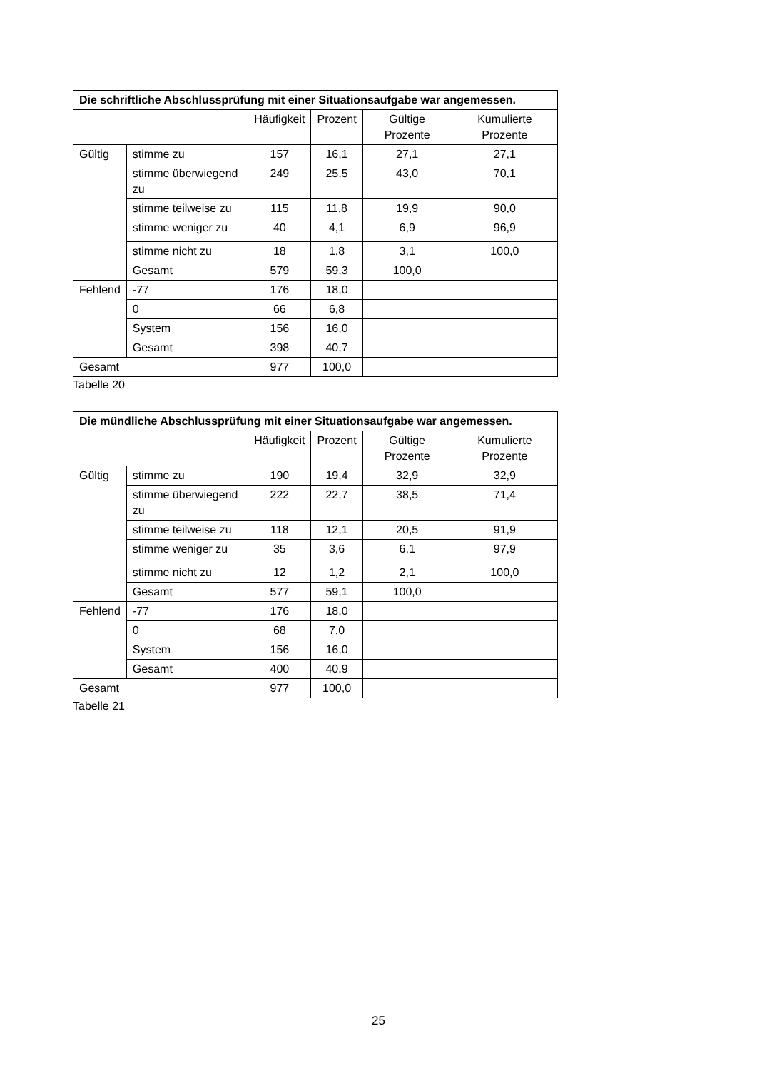| Die schriftliche Abschlussprüfung mit einer Situationsaufgabe war angemessen. | | | | | |
| --- | --- | --- | --- | --- | --- |
| | | Häufigkeit | Prozent | Gültige Prozente | Kumulierte Prozente |
| Gültig | stimme zu | 157 | 16,1 | 27,1 | 27,1 |
| | stimme überwiegend zu | 249 | 25,5 | 43,0 | 70,1 |
| | stimme teilweise zu | 115 | 11,8 | 19,9 | 90,0 |
| | stimme weniger zu | 40 | 4,1 | 6,9 | 96,9 |
| | stimme nicht zu | 18 | 1,8 | 3,1 | 100,0 |
| | Gesamt | 579 | 59,3 | 100,0 | |
| Fehlend | -77 | 176 | 18,0 | | |
| | 0 | 66 | 6,8 | | |
| | System | 156 | 16,0 | | |
| | Gesamt | 398 | 40,7 | | |
| Gesamt | | 977 | 100,0 | | |
Tabelle 20
| Die mündliche Abschlussprüfung mit einer Situationsaufgabe war angemessen. | | | | | |
| --- | --- | --- | --- | --- | --- |
| | | Häufigkeit | Prozent | Gültige Prozente | Kumulierte Prozente |
| Gültig | stimme zu | 190 | 19,4 | 32,9 | 32,9 |
| | stimme überwiegend zu | 222 | 22,7 | 38,5 | 71,4 |
| | stimme teilweise zu | 118 | 12,1 | 20,5 | 91,9 |
| | stimme weniger zu | 35 | 3,6 | 6,1 | 97,9 |
| | stimme nicht zu | 12 | 1,2 | 2,1 | 100,0 |
| | Gesamt | 577 | 59,1 | 100,0 | |
| Fehlend | -77 | 176 | 18,0 | | |
| | 0 | 68 | 7,0 | | |
| | System | 156 | 16,0 | | |
| | Gesamt | 400 | 40,9 | | |
| Gesamt | | 977 | 100,0 | | |
Tabelle 21
25